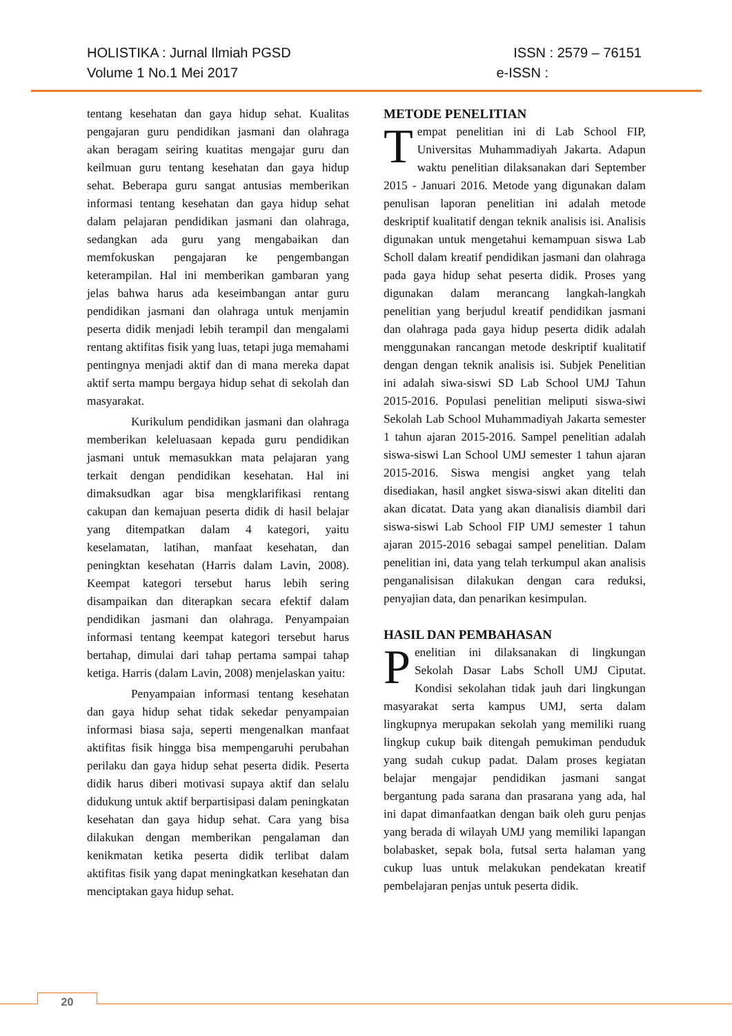HOLISTIKA : Jurnal Ilmiah PGSD ISSN : 2579 – 76151
Volume 1 No.1 Mei 2017 e-ISSN :
tentang kesehatan dan gaya hidup sehat. Kualitas pengajaran guru pendidikan jasmani dan olahraga akan beragam seiring kuatitas mengajar guru dan keilmuan guru tentang kesehatan dan gaya hidup sehat. Beberapa guru sangat antusias memberikan informasi tentang kesehatan dan gaya hidup sehat dalam pelajaran pendidikan jasmani dan olahraga, sedangkan ada guru yang mengabaikan dan memfokuskan pengajaran ke pengembangan keterampilan. Hal ini memberikan gambaran yang jelas bahwa harus ada keseimbangan antar guru pendidikan jasmani dan olahraga untuk menjamin peserta didik menjadi lebih terampil dan mengalami rentang aktifitas fisik yang luas, tetapi juga memahami pentingnya menjadi aktif dan di mana mereka dapat aktif serta mampu bergaya hidup sehat di sekolah dan masyarakat.
Kurikulum pendidikan jasmani dan olahraga memberikan keleluasaan kepada guru pendidikan jasmani untuk memasukkan mata pelajaran yang terkait dengan pendidikan kesehatan. Hal ini dimaksudkan agar bisa mengklarifikasi rentang cakupan dan kemajuan peserta didik di hasil belajar yang ditempatkan dalam 4 kategori, yaitu keselamatan, latihan, manfaat kesehatan, dan peningktan kesehatan (Harris dalam Lavin, 2008). Keempat kategori tersebut harus lebih sering disampaikan dan diterapkan secara efektif dalam pendidikan jasmani dan olahraga. Penyampaian informasi tentang keempat kategori tersebut harus bertahap, dimulai dari tahap pertama sampai tahap ketiga. Harris (dalam Lavin, 2008) menjelaskan yaitu:
Penyampaian informasi tentang kesehatan dan gaya hidup sehat tidak sekedar penyampaian informasi biasa saja, seperti mengenalkan manfaat aktifitas fisik hingga bisa mempengaruhi perubahan perilaku dan gaya hidup sehat peserta didik. Peserta didik harus diberi motivasi supaya aktif dan selalu didukung untuk aktif berpartisipasi dalam peningkatan kesehatan dan gaya hidup sehat. Cara yang bisa dilakukan dengan memberikan pengalaman dan kenikmatan ketika peserta didik terlibat dalam aktifitas fisik yang dapat meningkatkan kesehatan dan menciptakan gaya hidup sehat.
METODE PENELITIAN
Tempat penelitian ini di Lab School FIP, Universitas Muhammadiyah Jakarta. Adapun waktu penelitian dilaksanakan dari September 2015 - Januari 2016. Metode yang digunakan dalam penulisan laporan penelitian ini adalah metode deskriptif kualitatif dengan teknik analisis isi. Analisis digunakan untuk mengetahui kemampuan siswa Lab Scholl dalam kreatif pendidikan jasmani dan olahraga pada gaya hidup sehat peserta didik. Proses yang digunakan dalam merancang langkah-langkah penelitian yang berjudul kreatif pendidikan jasmani dan olahraga pada gaya hidup peserta didik adalah menggunakan rancangan metode deskriptif kualitatif dengan dengan teknik analisis isi. Subjek Penelitian ini adalah siwa-siswi SD Lab School UMJ Tahun 2015-2016. Populasi penelitian meliputi siswa-siwi Sekolah Lab School Muhammadiyah Jakarta semester 1 tahun ajaran 2015-2016. Sampel penelitian adalah siswa-siswi Lan School UMJ semester 1 tahun ajaran 2015-2016. Siswa mengisi angket yang telah disediakan, hasil angket siswa-siswi akan diteliti dan akan dicatat. Data yang akan dianalisis diambil dari siswa-siswi Lab School FIP UMJ semester 1 tahun ajaran 2015-2016 sebagai sampel penelitian. Dalam penelitian ini, data yang telah terkumpul akan analisis penganalisisan dilakukan dengan cara reduksi, penyajian data, dan penarikan kesimpulan.
HASIL DAN PEMBAHASAN
Penelitian ini dilaksanakan di lingkungan Sekolah Dasar Labs Scholl UMJ Ciputat. Kondisi sekolahan tidak jauh dari lingkungan masyarakat serta kampus UMJ, serta dalam lingkupnya merupakan sekolah yang memiliki ruang lingkup cukup baik ditengah pemukiman penduduk yang sudah cukup padat. Dalam proses kegiatan belajar mengajar pendidikan jasmani sangat bergantung pada sarana dan prasarana yang ada, hal ini dapat dimanfaatkan dengan baik oleh guru penjas yang berada di wilayah UMJ yang memiliki lapangan bolabasket, sepak bola, futsal serta halaman yang cukup luas untuk melakukan pendekatan kreatif pembelajaran penjas untuk peserta didik.
20